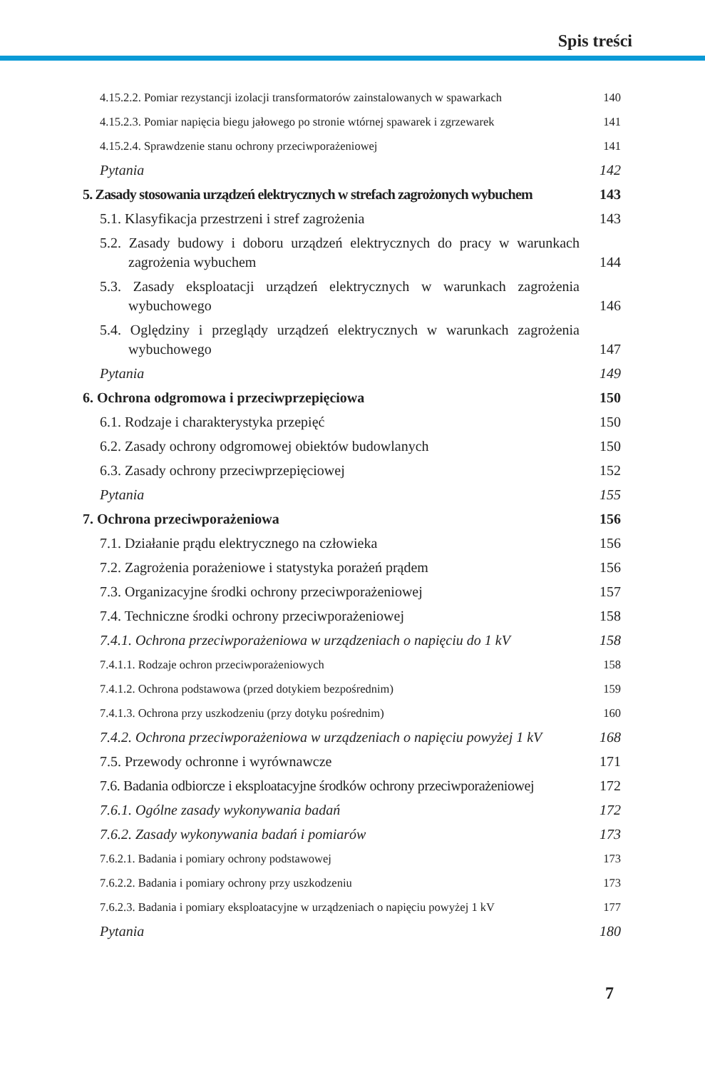Spis treści
4.15.2.2. Pomiar rezystancji izolacji transformatorów zainstalowanych w spawarkach 140
4.15.2.3. Pomiar napięcia biegu jałowego po stronie wtórnej spawarek i zgrzewarek 141
4.15.2.4. Sprawdzenie stanu ochrony przeciwporażeniowej 141
Pytania 142
5. Zasady stosowania urządzeń elektrycznych w strefach zagrożonych wybuchem 143
5.1. Klasyfikacja przestrzeni i stref zagrożenia 143
5.2. Zasady budowy i doboru urządzeń elektrycznych do pracy w warunkach zagrożenia wybuchem 144
5.3. Zasady eksploatacji urządzeń elektrycznych w warunkach zagrożenia wybuchowego 146
5.4. Oględziny i przeglądy urządzeń elektrycznych w warunkach zagrożenia wybuchowego 147
Pytania 149
6. Ochrona odgromowa i przeciwprzepięciowa 150
6.1. Rodzaje i charakterystyka przepięć 150
6.2. Zasady ochrony odgromowej obiektów budowlanych 150
6.3. Zasady ochrony przeciwprzepięciowej 152
Pytania 155
7. Ochrona przeciwporażeniowa 156
7.1. Działanie prądu elektrycznego na człowieka 156
7.2. Zagrożenia porażeniowe i statystyka porażeń prądem 156
7.3. Organizacyjne środki ochrony przeciwporażeniowej 157
7.4. Techniczne środki ochrony przeciwporażeniowej 158
7.4.1. Ochrona przeciwporażeniowa w urządzeniach o napięciu do 1 kV 158
7.4.1.1. Rodzaje ochron przeciwporażeniowych 158
7.4.1.2. Ochrona podstawowa (przed dotykiem bezpośrednim) 159
7.4.1.3. Ochrona przy uszkodzeniu (przy dotyku pośrednim) 160
7.4.2. Ochrona przeciwporażeniowa w urządzeniach o napięciu powyżej 1 kV 168
7.5. Przewody ochronne i wyrównawcze 171
7.6. Badania odbiorcze i eksploatacyjne środków ochrony przeciwporażeniowej 172
7.6.1. Ogólne zasady wykonywania badań 172
7.6.2. Zasady wykonywania badań i pomiarów 173
7.6.2.1. Badania i pomiary ochrony podstawowej 173
7.6.2.2. Badania i pomiary ochrony przy uszkodzeniu 173
7.6.2.3. Badania i pomiary eksploatacyjne w urządzeniach o napięciu powyżej 1 kV 177
Pytania 180
7